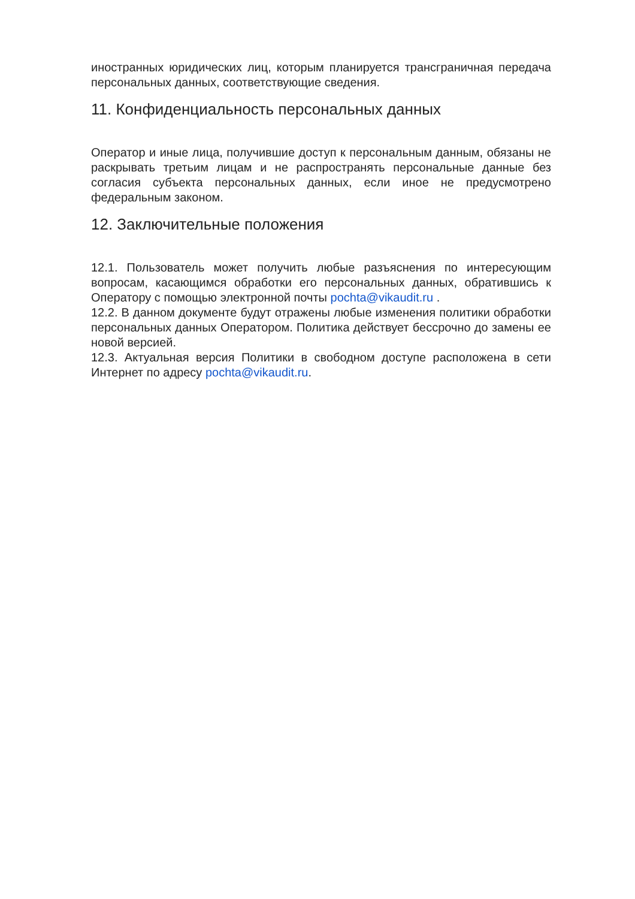иностранных юридических лиц, которым планируется трансграничная передача персональных данных, соответствующие сведения.
11. Конфиденциальность персональных данных
Оператор и иные лица, получившие доступ к персональным данным, обязаны не раскрывать третьим лицам и не распространять персональные данные без согласия субъекта персональных данных, если иное не предусмотрено федеральным законом.
12. Заключительные положения
12.1. Пользователь может получить любые разъяснения по интересующим вопросам, касающимся обработки его персональных данных, обратившись к Оператору с помощью электронной почты pochta@vikaudit.ru .
12.2. В данном документе будут отражены любые изменения политики обработки персональных данных Оператором. Политика действует бессрочно до замены ее новой версией.
12.3. Актуальная версия Политики в свободном доступе расположена в сети Интернет по адресу pochta@vikaudit.ru.